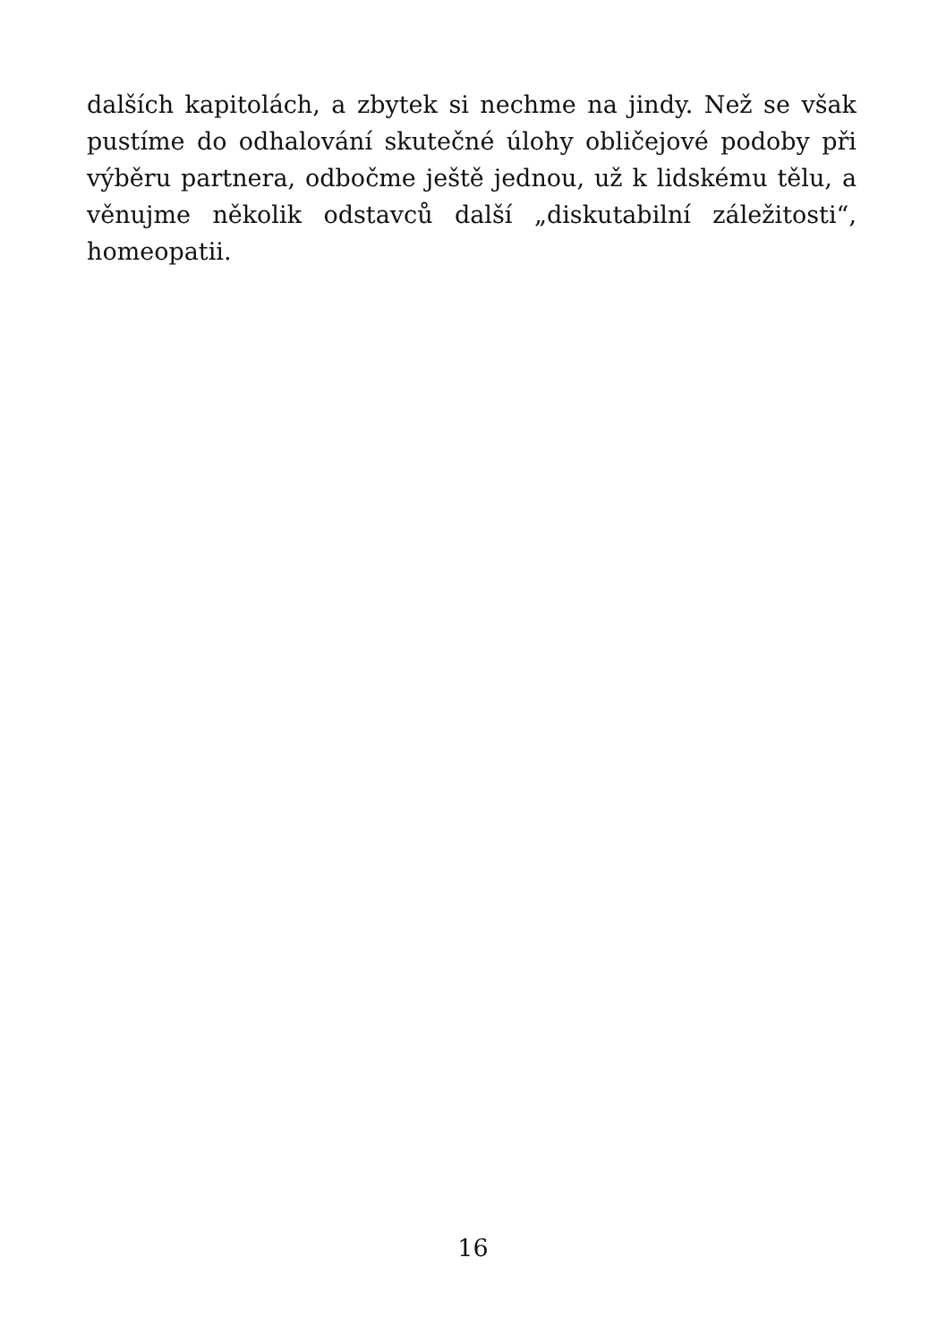dalších kapitolách, a zbytek si nechme na jindy. Než se však pustíme do odhalování skutečné úlohy obličejové podoby při výběru partnera, odbočme ještě jednou, už k lidskému tělu, a věnujme několik odstavců další „diskutabilní záležitosti“, homeopatii.
16